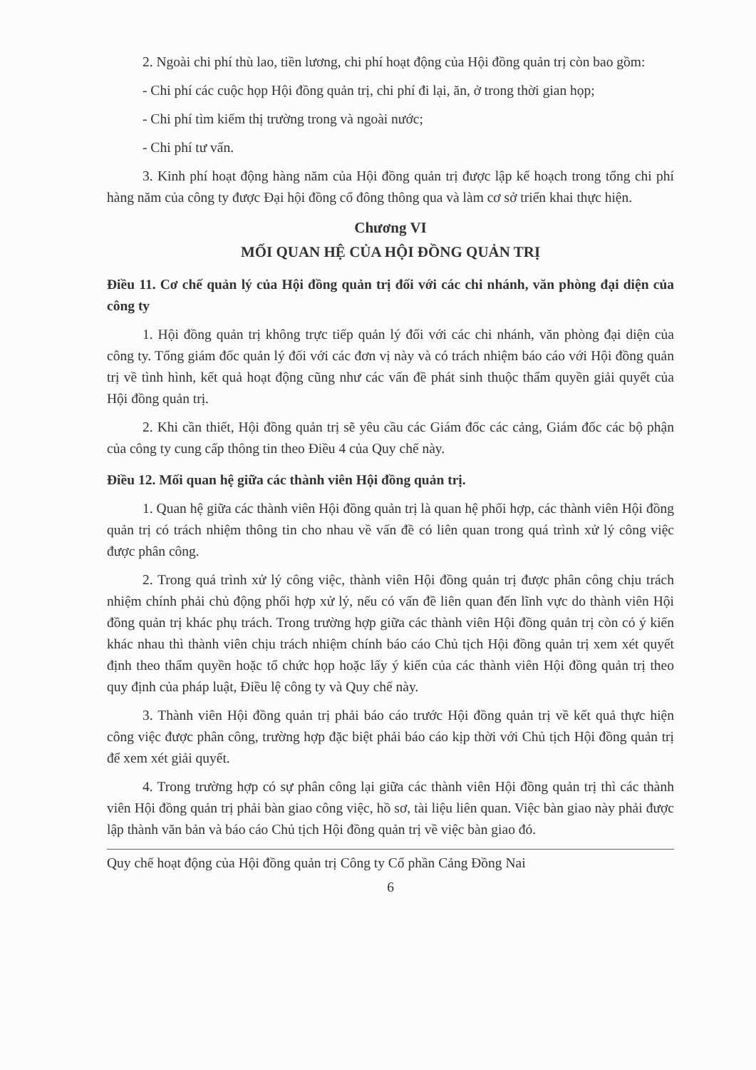2. Ngoài chi phí thù lao, tiền lương, chi phí hoạt động của Hội đồng quản trị còn bao gồm:
- Chi phí các cuộc họp Hội đồng quản trị, chi phí đi lại, ăn, ở trong thời gian họp;
- Chi phí tìm kiếm thị trường trong và ngoài nước;
- Chi phí tư vấn.
3. Kinh phí hoạt động hàng năm của Hội đồng quản trị được lập kế hoạch trong tổng chi phí hàng năm của công ty được Đại hội đồng cổ đông thông qua và làm cơ sở triển khai thực hiện.
Chương VI
MỐI QUAN HỆ CỦA HỘI ĐỒNG QUẢN TRỊ
Điều 11. Cơ chế quản lý của Hội đồng quản trị đối với các chi nhánh, văn phòng đại diện của công ty
1. Hội đồng quản trị không trực tiếp quản lý đối với các chi nhánh, văn phòng đại diện của công ty. Tổng giám đốc quản lý đối với các đơn vị này và có trách nhiệm báo cáo với Hội đồng quản trị về tình hình, kết quả hoạt động cũng như các vấn đề phát sinh thuộc thẩm quyền giải quyết của Hội đồng quản trị.
2. Khi cần thiết, Hội đồng quản trị sẽ yêu cầu các Giám đốc các cảng, Giám đốc các bộ phận của công ty cung cấp thông tin theo Điều 4 của Quy chế này.
Điều 12. Mối quan hệ giữa các thành viên Hội đồng quản trị.
1. Quan hệ giữa các thành viên Hội đồng quản trị là quan hệ phối hợp, các thành viên Hội đồng quản trị có trách nhiệm thông tin cho nhau về vấn đề có liên quan trong quá trình xử lý công việc được phân công.
2. Trong quá trình xử lý công việc, thành viên Hội đồng quản trị được phân công chịu trách nhiệm chính phải chủ động phối hợp xử lý, nếu có vấn đề liên quan đến lĩnh vực do thành viên Hội đồng quản trị khác phụ trách. Trong trường hợp giữa các thành viên Hội đồng quản trị còn có ý kiến khác nhau thì thành viên chịu trách nhiệm chính báo cáo Chủ tịch Hội đồng quản trị xem xét quyết định theo thẩm quyền hoặc tổ chức họp hoặc lấy ý kiến của các thành viên Hội đồng quản trị theo quy định của pháp luật, Điều lệ công ty và Quy chế này.
3. Thành viên Hội đồng quản trị phải báo cáo trước Hội đồng quản trị về kết quả thực hiện công việc được phân công, trường hợp đặc biệt phải báo cáo kịp thời với Chủ tịch Hội đồng quản trị để xem xét giải quyết.
4. Trong trường hợp có sự phân công lại giữa các thành viên Hội đồng quản trị thì các thành viên Hội đồng quản trị phải bàn giao công việc, hồ sơ, tài liệu liên quan. Việc bàn giao này phải được lập thành văn bản và báo cáo Chủ tịch Hội đồng quản trị về việc bàn giao đó.
Quy chế hoạt động của Hội đồng quản trị Công ty Cổ phần Cảng Đồng Nai
6